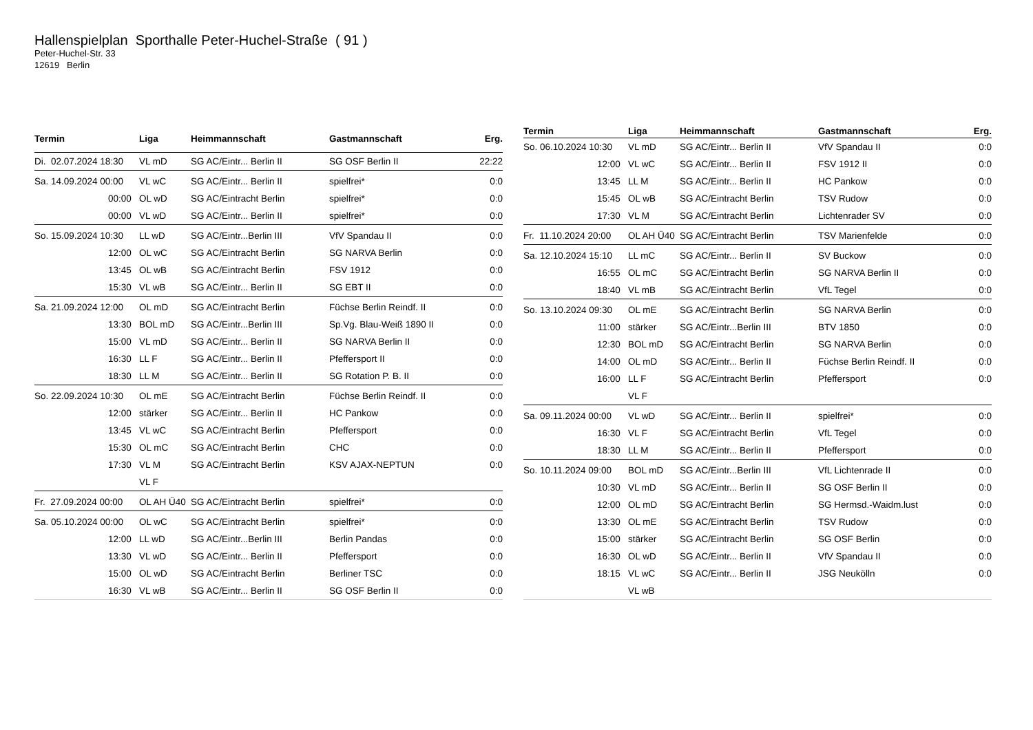Hallenspielplan Sporthalle Peter-Huchel-Straße ( 91 )
Peter-Huchel-Str. 33
12619 Berlin
| Termin | Liga | Heimmannschaft | Gastmannschaft | Erg. |
| --- | --- | --- | --- | --- |
| Di. 02.07.2024 18:30 | VL mD | SG AC/Eintr... Berlin II | SG OSF Berlin II | 22:22 |
| Sa. 14.09.2024 00:00 | VL wC | SG AC/Eintr... Berlin II | spielfrei* | 0:0 |
| 00:00 | OL wD | SG AC/Eintracht Berlin | spielfrei* | 0:0 |
| 00:00 | VL wD | SG AC/Eintr... Berlin II | spielfrei* | 0:0 |
| So. 15.09.2024 10:30 | LL wD | SG AC/Eintr...Berlin III | VfV Spandau II | 0:0 |
| 12:00 | OL wC | SG AC/Eintracht Berlin | SG NARVA Berlin | 0:0 |
| 13:45 | OL wB | SG AC/Eintracht Berlin | FSV 1912 | 0:0 |
| 15:30 | VL wB | SG AC/Eintr... Berlin II | SG EBT II | 0:0 |
| Sa. 21.09.2024 12:00 | OL mD | SG AC/Eintracht Berlin | Füchse Berlin Reindf. II | 0:0 |
| 13:30 | BOL mD | SG AC/Eintr...Berlin III | Sp.Vg. Blau-Weiß 1890 II | 0:0 |
| 15:00 | VL mD | SG AC/Eintr... Berlin II | SG NARVA Berlin II | 0:0 |
| 16:30 | LL F | SG AC/Eintr... Berlin II | Pfeffersport II | 0:0 |
| 18:30 | LL M | SG AC/Eintr... Berlin II | SG Rotation P. B. II | 0:0 |
| So. 22.09.2024 10:30 | OL mE | SG AC/Eintracht Berlin | Füchse Berlin Reindf. II | 0:0 |
| 12:00 | stärker | SG AC/Eintr... Berlin II | HC Pankow | 0:0 |
| 13:45 | VL wC | SG AC/Eintracht Berlin | Pfeffersport | 0:0 |
| 15:30 | OL mC | SG AC/Eintracht Berlin | CHC | 0:0 |
| 17:30 | VL M | SG AC/Eintracht Berlin | KSV AJAX-NEPTUN | 0:0 |
| | VL F | | | |
| Fr. 27.09.2024 00:00 | OL AH Ü40 | SG AC/Eintracht Berlin | spielfrei* | 0:0 |
| Sa. 05.10.2024 00:00 | OL wC | SG AC/Eintracht Berlin | spielfrei* | 0:0 |
| 12:00 | LL wD | SG AC/Eintr...Berlin III | Berlin Pandas | 0:0 |
| 13:30 | VL wD | SG AC/Eintr... Berlin II | Pfeffersport | 0:0 |
| 15:00 | OL wD | SG AC/Eintracht Berlin | Berliner TSC | 0:0 |
| 16:30 | VL wB | SG AC/Eintr... Berlin II | SG OSF Berlin II | 0:0 |
| Termin | Liga | Heimmannschaft | Gastmannschaft | Erg. |
| --- | --- | --- | --- | --- |
| So. 06.10.2024 10:30 | VL mD | SG AC/Eintr... Berlin II | VfV Spandau II | 0:0 |
| 12:00 | VL wC | SG AC/Eintr... Berlin II | FSV 1912 II | 0:0 |
| 13:45 | LL M | SG AC/Eintr... Berlin II | HC Pankow | 0:0 |
| 15:45 | OL wB | SG AC/Eintracht Berlin | TSV Rudow | 0:0 |
| 17:30 | VL M | SG AC/Eintracht Berlin | Lichtenrader SV | 0:0 |
| Fr. 11.10.2024 20:00 | OL AH Ü40 | SG AC/Eintracht Berlin | TSV Marienfelde | 0:0 |
| Sa. 12.10.2024 15:10 | LL mC | SG AC/Eintr... Berlin II | SV Buckow | 0:0 |
| 16:55 | OL mC | SG AC/Eintracht Berlin | SG NARVA Berlin II | 0:0 |
| 18:40 | VL mB | SG AC/Eintracht Berlin | VfL Tegel | 0:0 |
| So. 13.10.2024 09:30 | OL mE | SG AC/Eintracht Berlin | SG NARVA Berlin | 0:0 |
| 11:00 | stärker | SG AC/Eintr...Berlin III | BTV 1850 | 0:0 |
| 12:30 | BOL mD | SG AC/Eintracht Berlin | SG NARVA Berlin | 0:0 |
| 14:00 | OL mD | SG AC/Eintr... Berlin II | Füchse Berlin Reindf. II | 0:0 |
| 16:00 | LL F | SG AC/Eintracht Berlin | Pfeffersport | 0:0 |
| | VL F | | | |
| Sa. 09.11.2024 00:00 | VL wD | SG AC/Eintr... Berlin II | spielfrei* | 0:0 |
| 16:30 | VL F | SG AC/Eintracht Berlin | VfL Tegel | 0:0 |
| 18:30 | LL M | SG AC/Eintr... Berlin II | Pfeffersport | 0:0 |
| So. 10.11.2024 09:00 | BOL mD | SG AC/Eintr...Berlin III | VfL Lichtenrade II | 0:0 |
| 10:30 | VL mD | SG AC/Eintr... Berlin II | SG OSF Berlin II | 0:0 |
| 12:00 | OL mD | SG AC/Eintracht Berlin | SG Hermsd.-Waidm.lust | 0:0 |
| 13:30 | OL mE | SG AC/Eintracht Berlin | TSV Rudow | 0:0 |
| 15:00 | stärker | SG AC/Eintracht Berlin | SG OSF Berlin | 0:0 |
| 16:30 | OL wD | SG AC/Eintr... Berlin II | VfV Spandau II | 0:0 |
| 18:15 | VL wC | SG AC/Eintr... Berlin II | JSG Neukölln | 0:0 |
| | VL wB | | | |